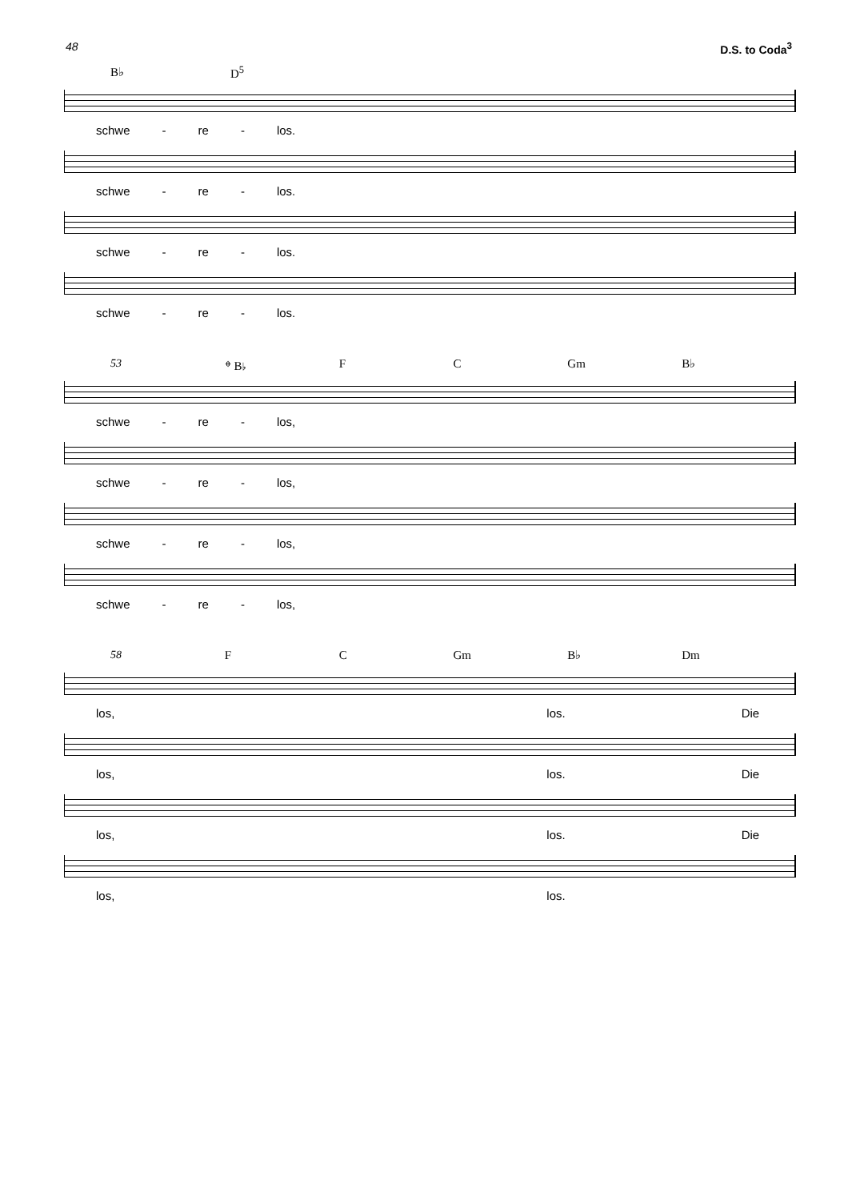48 D.S. to Coda<sup>3</sup>
B♭ D<sup>5</sup>
schwe - re - los.
schwe - re - los.
schwe - re - los.
schwe - re - los.
53 𝄌 B♭ F C Gm B♭
schwe - re - los,
schwe - re - los,
schwe - re - los,
schwe - re - los,
58 F C Gm B♭ Dm
los, los. Die
los, los. Die
los, los. Die
los, los.